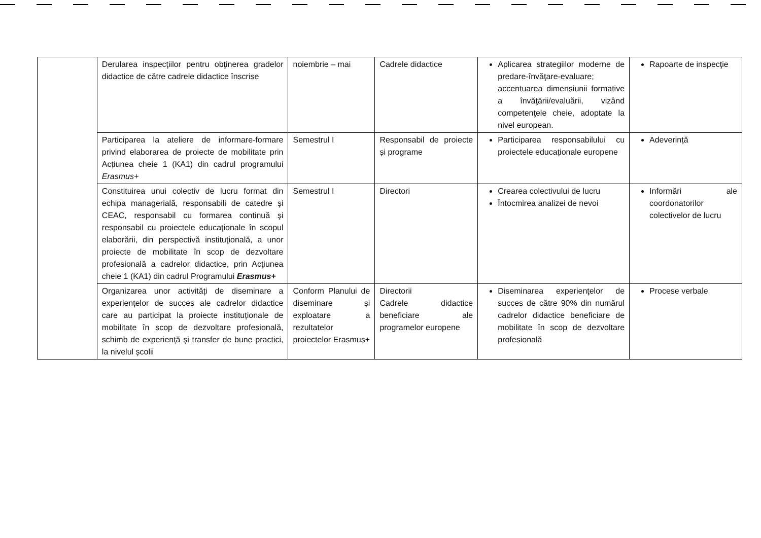| | Derularea inspecţiilor pentru obţinerea gradelor didactice de către cadrele didactice înscrise | noiembrie – mai | Cadrele didactice | Aplicarea strategiilor moderne de predare-învăţare-evaluare; accentuarea dimensiunii formative a învăţării/evaluării, vizând competenţele cheie, adoptate la nivel european. | Rapoarte de inspecţie |
| | Participarea la ateliere de informare-formare privind elaborarea de proiecte de mobilitate prin Acțiunea cheie 1 (KA1) din cadrul programului Erasmus+ | Semestrul I | Responsabil de proiecte și programe | Participarea responsabilului cu proiectele educaționale europene | Adeverință |
| | Constituirea unui colectiv de lucru format din echipa managerială, responsabili de catedre şi CEAC, responsabil cu formarea continuă şi responsabil cu proiectele educaţionale în scopul elaborării, din perspectivă instituţională, a unor proiecte de mobilitate în scop de dezvoltare profesională a cadrelor didactice, prin Acţiunea cheie 1 (KA1) din cadrul Programului Erasmus+ | Semestrul I | Directori | Crearea colectivului de lucru Întocmirea analizei de nevoi | Informări ale coordonatorilor colectivelor de lucru |
| | Organizarea unor activități de diseminare a experiențelor de succes ale cadrelor didactice care au participat la proiecte instituționale de mobilitate în scop de dezvoltare profesională, schimb de experiență și transfer de bune practici, la nivelul școlii | Conform Planului de diseminare și exploatare a rezultatelor proiectelor Erasmus+ | Directorii Cadrele didactice beneficiare ale programelor europene | Diseminarea experienţelor de succes de către 90% din numărul cadrelor didactice beneficiare de mobilitate în scop de dezvoltare profesională | Procese verbale |